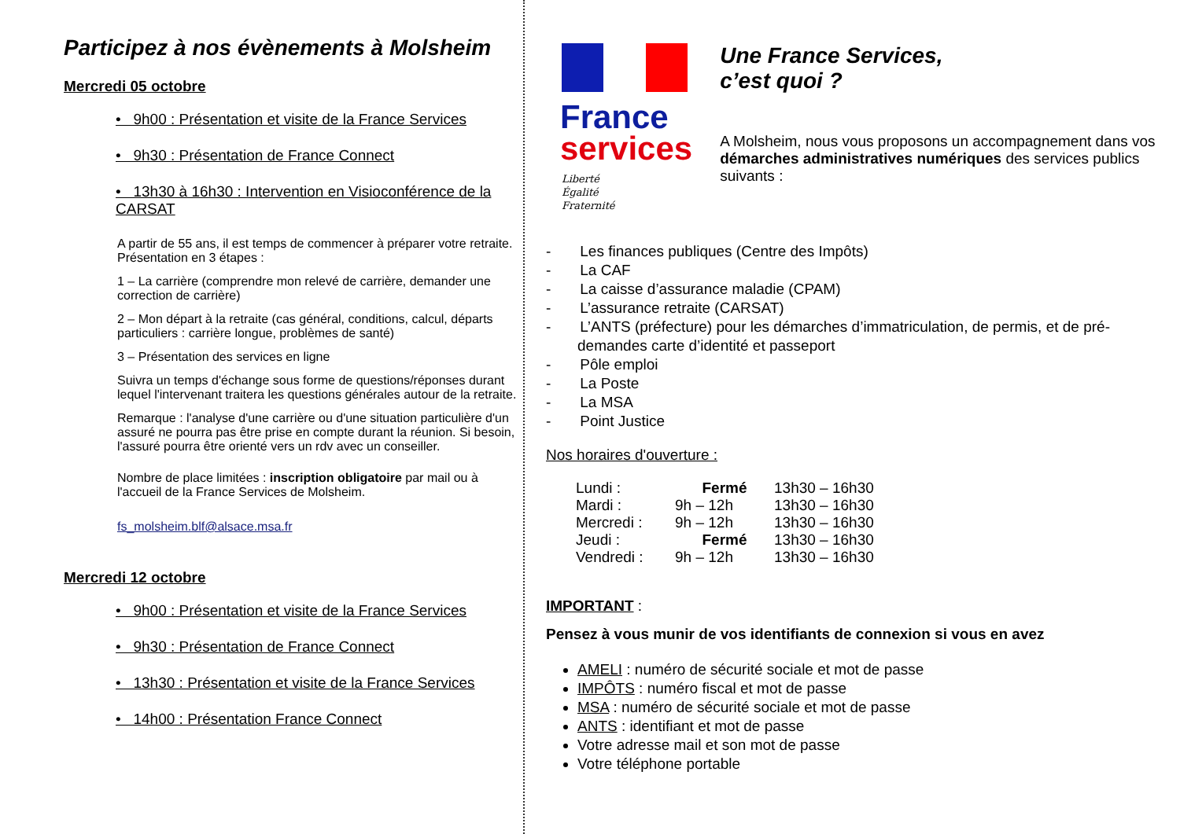Participez à nos évènements à Molsheim
Mercredi 05 octobre
• 9h00 : Présentation et visite de la France Services
• 9h30 : Présentation de France Connect
• 13h30 à 16h30 : Intervention en Visioconférence de la CARSAT
A partir de 55 ans, il est temps de commencer à préparer votre retraite. Présentation en 3 étapes :
1 – La carrière (comprendre mon relevé de carrière, demander une correction de carrière)
2 – Mon départ à la retraite (cas général, conditions, calcul, départs particuliers : carrière longue, problèmes de santé)
3 – Présentation des services en ligne
Suivra un temps d'échange sous forme de questions/réponses durant lequel l'intervenant traitera les questions générales autour de la retraite.
Remarque : l'analyse d'une carrière ou d'une situation particulière d'un assuré ne pourra pas être prise en compte durant la réunion. Si besoin, l'assuré pourra être orienté vers un rdv avec un conseiller.
Nombre de place limitées : inscription obligatoire par mail ou à l'accueil de la France Services de Molsheim.
fs_molsheim.blf@alsace.msa.fr
Mercredi 12 octobre
• 9h00 : Présentation et visite de la France Services
• 9h30 : Présentation de France Connect
• 13h30 : Présentation et visite de la France Services
• 14h00 : Présentation France Connect
France
services
Liberté
Égalité
Fraternité
Une France Services,
c’est quoi ?
A Molsheim, nous vous proposons un accompagnement dans vos démarches administratives numériques des services publics suivants :
- Les finances publiques (Centre des Impôts)
- La CAF
- La caisse d’assurance maladie (CPAM)
- L’assurance retraite (CARSAT)
- L’ANTS (préfecture) pour les démarches d’immatriculation, de permis, et de pré-demandes carte d’identité et passeport
- Pôle emploi
- La Poste
- La MSA
- Point Justice
Nos horaires d'ouverture :
| Lundi : | Fermé | 13h30 – 16h30 |
| Mardi : | 9h – 12h | 13h30 – 16h30 |
| Mercredi : | 9h – 12h | 13h30 – 16h30 |
| Jeudi : | Fermé | 13h30 – 16h30 |
| Vendredi : | 9h – 12h | 13h30 – 16h30 |
IMPORTANT :
Pensez à vous munir de vos identifiants de connexion si vous en avez
AMELI : numéro de sécurité sociale et mot de passe
IMPÔTS : numéro fiscal et mot de passe
MSA : numéro de sécurité sociale et mot de passe
ANTS : identifiant et mot de passe
Votre adresse mail et son mot de passe
Votre téléphone portable